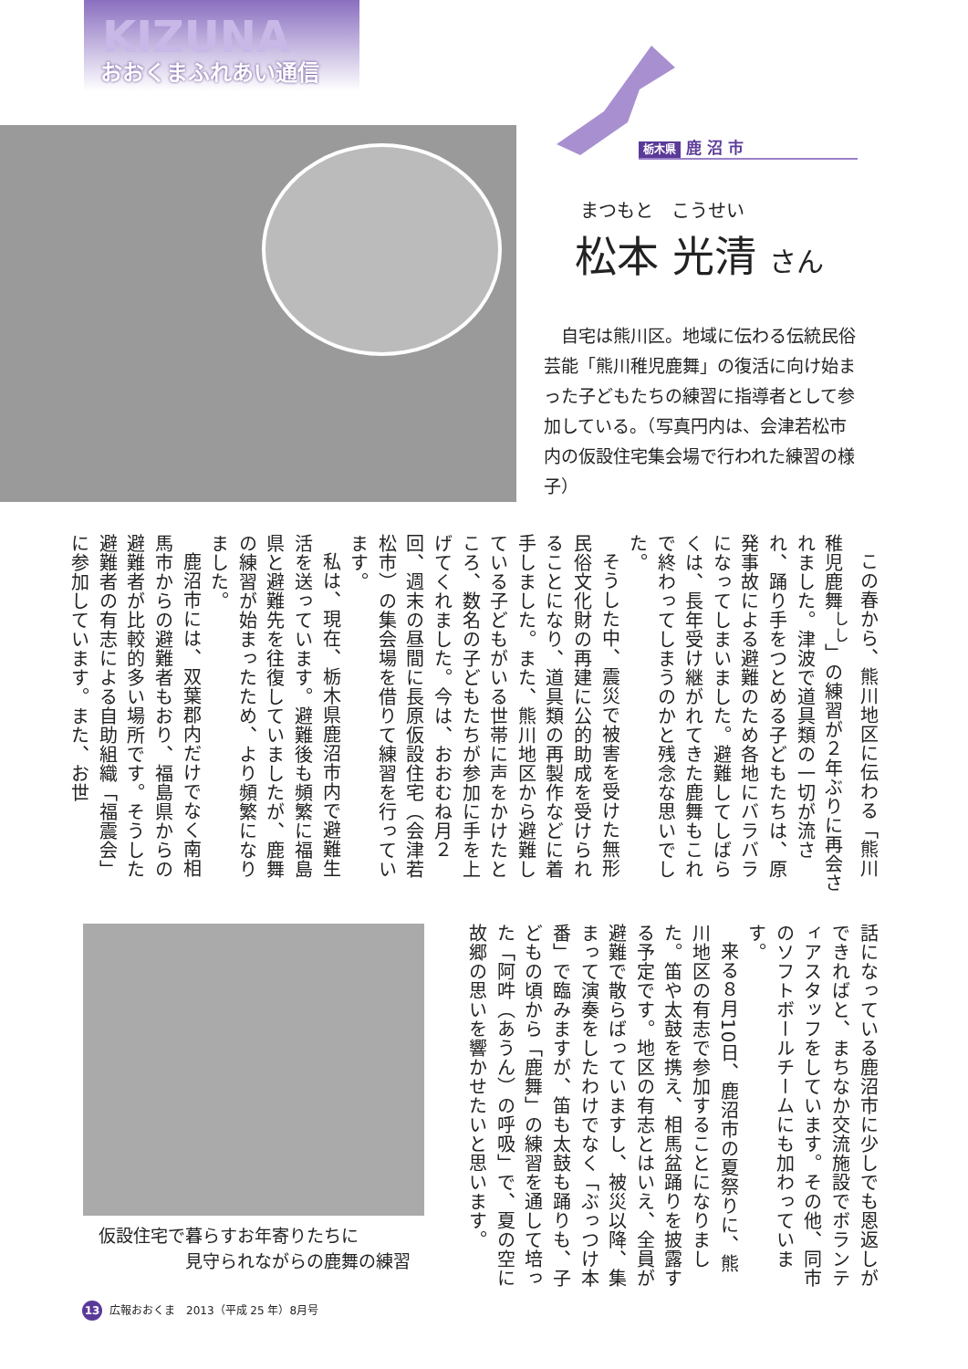KIZUNA
おおくまふれあい通信
栃木県 鹿 沼 市
まつもと　こうせい
松本 光清 さん
自宅は熊川区。地域に伝わる伝統民俗芸能「熊川稚児鹿舞」の復活に向け始まった子どもたちの練習に指導者として参加している。（写真円内は、会津若松市内の仮設住宅集会場で行われた練習の様子）
この春から、熊川地区に伝わる「熊川稚児鹿舞<sup>しし</sup>」の練習が２年ぶりに再会されました。津波で道具類の一切が流され、踊り手をつとめる子どもたちは、原発事故による避難のため各地にバラバラになってしまいました。避難してしばらくは、長年受け継がれてきた鹿舞もこれで終わってしまうのかと残念な思いでした。
そうした中、震災で被害を受けた無形民俗文化財の再建に公的助成を受けられることになり、道具類の再製作などに着手しました。また、熊川地区から避難している子どもがいる世帯に声をかけたところ、数名の子どもたちが参加に手を上げてくれました。今は、おおむね月２回、週末の昼間に長原仮設住宅（会津若松市）の集会場を借りて練習を行っています。
私は、現在、栃木県鹿沼市内で避難生活を送っています。避難後も頻繁に福島県と避難先を往復していましたが、鹿舞の練習が始まったため、より頻繁になりました。
鹿沼市には、双葉郡内だけでなく南相馬市からの避難者もおり、福島県からの避難者が比較的多い場所です。そうした避難者の有志による自助組織「福震会」に参加しています。また、お世
話になっている鹿沼市に少しでも恩返しができればと、まちなか交流施設でボランティアスタッフをしています。その他、同市のソフトボールチームにも加わっています。
来る８月10日、鹿沼市の夏祭りに、熊川地区の有志で参加することになりました。笛や太鼓を携え、相馬盆踊りを披露する予定です。地区の有志とはいえ、全員が避難で散らばっていますし、被災以降、集まって演奏をしたわけでなく「ぶっつけ本番」で臨みますが、笛も太鼓も踊りも、子どもの頃から「鹿舞」の練習を通して培った「阿吽（あうん）の呼吸」で、夏の空に故郷の思いを響かせたいと思います。
仮設住宅で暮らすお年寄りたちに
     見守られながらの鹿舞の練習
13 広報おおくま　2013（平成 25 年）8月号